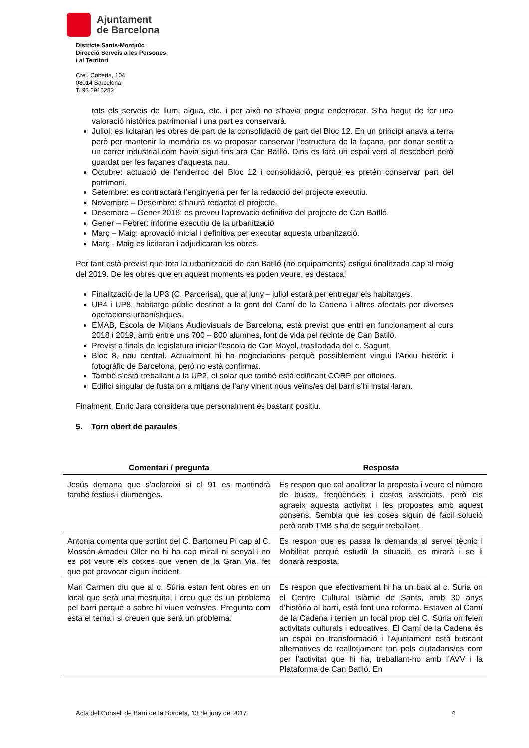Ajuntament
de Barcelona
Districte Sants-Montjuïc
Direcció Serveis a les Persones
i al Territori
Creu Coberta, 104
08014 Barcelona
T. 93 2915282
tots els serveis de llum, aigua, etc. i per això no s'havia pogut enderrocar. S'ha hagut de fer una valoració històrica patrimonial i una part es conservarà.
Juliol: es licitaran les obres de part de la consolidació de part del Bloc 12. En un principi anava a terra però per mantenir la memòria es va proposar conservar l'estructura de la façana, per donar sentit a un carrer industrial com havia sigut fins ara Can Batlló. Dins es farà un espai verd al descobert però guardat per les façanes d'aquesta nau.
Octubre: actuació de l’enderroc del Bloc 12 i consolidació, perquè es pretén conservar part del patrimoni.
Setembre: es contractarà l’enginyeria per fer la redacció del projecte executiu.
Novembre – Desembre: s’haurà redactat el projecte.
Desembre – Gener 2018: es preveu l'aprovació definitiva del projecte de Can Batlló.
Gener – Febrer: informe executiu de la urbanització
Març – Maig: aprovació inicial i definitiva per executar aquesta urbanització.
Març - Maig es licitaran i adjudicaran les obres.
Per tant està previst que tota la urbanització de can Batlló (no equipaments) estigui finalitzada cap al maig del 2019. De les obres que en aquest moments es poden veure, es destaca:
Finalització de la UP3 (C. Parcerisa), que al juny – juliol estarà per entregar els habitatges.
UP4 i UP8, habitatge públic destinat a la gent del Camí de la Cadena i altres afectats per diverses operacions urbanístiques.
EMAB, Escola de Mitjans Audiovisuals de Barcelona, està previst que entri en funcionament al curs 2018 i 2019, amb entre uns 700 – 800 alumnes, font de vida pel recinte de Can Batlló.
Previst a finals de legislatura iniciar l'escola de Can Mayol, traslladada del c. Sagunt.
Bloc 8, nau central. Actualment hi ha negociacions perquè possiblement vingui l’Arxiu històric i fotogràfic de Barcelona, però no està confirmat.
També s'està treballant a la UP2, el solar que també està edificant CORP per oficines.
Edifici singular de fusta on a mitjans de l'any vinent nous veïns/es del barri s’hi instal·laran.
Finalment, Enric Jara considera que personalment és bastant positiu.
5. Torn obert de paraules
| Comentari / pregunta | Resposta |
| --- | --- |
| Jesús demana que s'aclareixi si el 91 es mantindrà també festius i diumenges. | Es respon que cal analitzar la proposta i veure el número de busos, freqüències i costos associats, però els agraeix aquesta activitat i les propostes amb aquest consens. Sembla que les coses siguin de fàcil solució però amb TMB s'ha de seguir treballant. |
| Antonia comenta que sortint del C. Bartomeu Pi cap al C. Mossèn Amadeu Oller no hi ha cap mirall ni senyal i no es pot veure els cotxes que venen de la Gran Via, fet que pot provocar algun incident. | Es respon que es passa la demanda al servei tècnic i Mobilitat perquè estudiï la situació, es mirarà i se li donarà resposta. |
| Mari Carmen diu que al c. Súria estan fent obres en un local que serà una mesquita, i creu que és un problema pel barri perquè a sobre hi viuen veïns/es. Pregunta com està el tema i si creuen que serà un problema. | Es respon que efectivament hi ha un baix al c. Súria on el Centre Cultural Islàmic de Sants, amb 30 anys d’història al barri, està fent una reforma. Estaven al Camí de la Cadena i tenien un local prop del C. Súria on feien activitats culturals i educatives. El Camí de la Cadena és un espai en transformació i l’Ajuntament està buscant alternatives de reallotjament tan pels ciutadans/es com per l’activitat que hi ha, treballant-ho amb l’AVV i la Plataforma de Can Batlló. En |
Acta del Consell de Barri de la Bordeta, 13 de juny de 2017 4